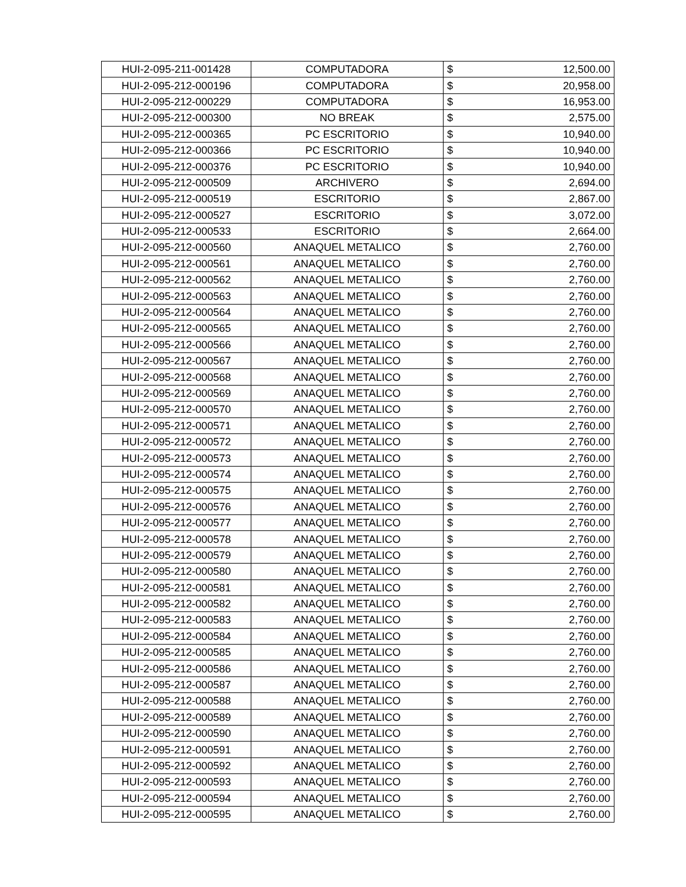| HUI-2-095-211-001428 | COMPUTADORA | $ | 12,500.00 |
| HUI-2-095-212-000196 | COMPUTADORA | $ | 20,958.00 |
| HUI-2-095-212-000229 | COMPUTADORA | $ | 16,953.00 |
| HUI-2-095-212-000300 | NO BREAK | $ | 2,575.00 |
| HUI-2-095-212-000365 | PC ESCRITORIO | $ | 10,940.00 |
| HUI-2-095-212-000366 | PC ESCRITORIO | $ | 10,940.00 |
| HUI-2-095-212-000376 | PC ESCRITORIO | $ | 10,940.00 |
| HUI-2-095-212-000509 | ARCHIVERO | $ | 2,694.00 |
| HUI-2-095-212-000519 | ESCRITORIO | $ | 2,867.00 |
| HUI-2-095-212-000527 | ESCRITORIO | $ | 3,072.00 |
| HUI-2-095-212-000533 | ESCRITORIO | $ | 2,664.00 |
| HUI-2-095-212-000560 | ANAQUEL METALICO | $ | 2,760.00 |
| HUI-2-095-212-000561 | ANAQUEL METALICO | $ | 2,760.00 |
| HUI-2-095-212-000562 | ANAQUEL METALICO | $ | 2,760.00 |
| HUI-2-095-212-000563 | ANAQUEL METALICO | $ | 2,760.00 |
| HUI-2-095-212-000564 | ANAQUEL METALICO | $ | 2,760.00 |
| HUI-2-095-212-000565 | ANAQUEL METALICO | $ | 2,760.00 |
| HUI-2-095-212-000566 | ANAQUEL METALICO | $ | 2,760.00 |
| HUI-2-095-212-000567 | ANAQUEL METALICO | $ | 2,760.00 |
| HUI-2-095-212-000568 | ANAQUEL METALICO | $ | 2,760.00 |
| HUI-2-095-212-000569 | ANAQUEL METALICO | $ | 2,760.00 |
| HUI-2-095-212-000570 | ANAQUEL METALICO | $ | 2,760.00 |
| HUI-2-095-212-000571 | ANAQUEL METALICO | $ | 2,760.00 |
| HUI-2-095-212-000572 | ANAQUEL METALICO | $ | 2,760.00 |
| HUI-2-095-212-000573 | ANAQUEL METALICO | $ | 2,760.00 |
| HUI-2-095-212-000574 | ANAQUEL METALICO | $ | 2,760.00 |
| HUI-2-095-212-000575 | ANAQUEL METALICO | $ | 2,760.00 |
| HUI-2-095-212-000576 | ANAQUEL METALICO | $ | 2,760.00 |
| HUI-2-095-212-000577 | ANAQUEL METALICO | $ | 2,760.00 |
| HUI-2-095-212-000578 | ANAQUEL METALICO | $ | 2,760.00 |
| HUI-2-095-212-000579 | ANAQUEL METALICO | $ | 2,760.00 |
| HUI-2-095-212-000580 | ANAQUEL METALICO | $ | 2,760.00 |
| HUI-2-095-212-000581 | ANAQUEL METALICO | $ | 2,760.00 |
| HUI-2-095-212-000582 | ANAQUEL METALICO | $ | 2,760.00 |
| HUI-2-095-212-000583 | ANAQUEL METALICO | $ | 2,760.00 |
| HUI-2-095-212-000584 | ANAQUEL METALICO | $ | 2,760.00 |
| HUI-2-095-212-000585 | ANAQUEL METALICO | $ | 2,760.00 |
| HUI-2-095-212-000586 | ANAQUEL METALICO | $ | 2,760.00 |
| HUI-2-095-212-000587 | ANAQUEL METALICO | $ | 2,760.00 |
| HUI-2-095-212-000588 | ANAQUEL METALICO | $ | 2,760.00 |
| HUI-2-095-212-000589 | ANAQUEL METALICO | $ | 2,760.00 |
| HUI-2-095-212-000590 | ANAQUEL METALICO | $ | 2,760.00 |
| HUI-2-095-212-000591 | ANAQUEL METALICO | $ | 2,760.00 |
| HUI-2-095-212-000592 | ANAQUEL METALICO | $ | 2,760.00 |
| HUI-2-095-212-000593 | ANAQUEL METALICO | $ | 2,760.00 |
| HUI-2-095-212-000594 | ANAQUEL METALICO | $ | 2,760.00 |
| HUI-2-095-212-000595 | ANAQUEL METALICO | $ | 2,760.00 |